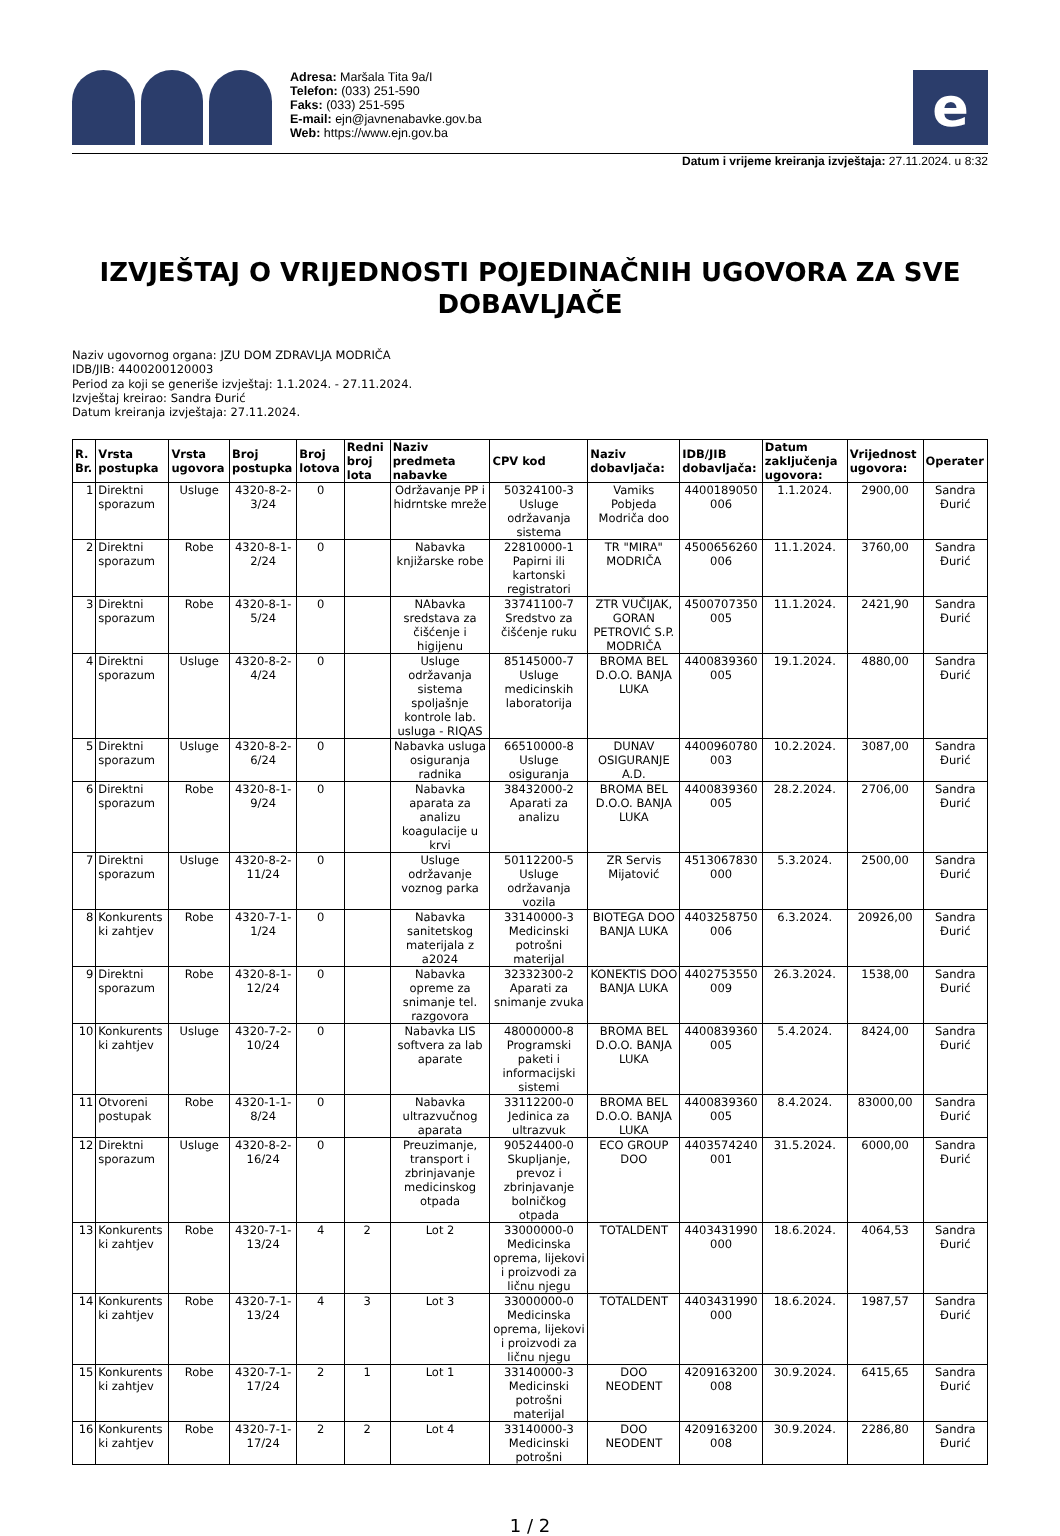Adresa: Maršala Tita 9a/I
Telefon: (033) 251-590
Faks: (033) 251-595
E-mail: ejn@javnenabavke.gov.ba
Web: https://www.ejn.gov.ba
e
Datum i vrijeme kreiranja izvještaja: 27.11.2024. u 8:32
IZVJEŠTAJ O VRIJEDNOSTI POJEDINAČNIH UGOVORA ZA SVE DOBAVLJAČE
Naziv ugovornog organa: JZU DOM ZDRAVLJA MODRIČA
IDB/JIB: 4400200120003
Period za koji se generiše izvještaj: 1.1.2024. - 27.11.2024.
Izvještaj kreirao: Sandra Đurić
Datum kreiranja izvještaja: 27.11.2024.
| R. Br. | Vrsta postupka | Vrsta ugovora | Broj postupka | Broj lotova | Redni broj lota | Naziv predmeta nabavke | CPV kod | Naziv dobavljača: | IDB/JIB dobavljača: | Datum zaključenja ugovora: | Vrijednost ugovora: | Operater |
| --- | --- | --- | --- | --- | --- | --- | --- | --- | --- | --- | --- | --- |
| 1 | Direktni sporazum | Usluge | 4320-8-2-3/24 | 0 | | Održavanje PP i hidrntske mreže | 50324100-3 Usluge održavanja sistema | Vamiks Pobjeda Modriča doo | 4400189050 006 | 1.1.2024. | 2900,00 | Sandra Đurić |
| 2 | Direktni sporazum | Robe | 4320-8-1-2/24 | 0 | | Nabavka knjižarske robe | 22810000-1 Papirni ili kartonski registratori | TR "MIRA" MODRIČA | 4500656260 006 | 11.1.2024. | 3760,00 | Sandra Đurić |
| 3 | Direktni sporazum | Robe | 4320-8-1-5/24 | 0 | | NAbavka sredstava za čišćenje i higijenu | 33741100-7 Sredstvo za čišćenje ruku | ZTR VUČIJAK, GORAN PETROVIĆ S.P. MODRIČA | 4500707350 005 | 11.1.2024. | 2421,90 | Sandra Đurić |
| 4 | Direktni sporazum | Usluge | 4320-8-2-4/24 | 0 | | Usluge održavanja sistema spoljašnje kontrole lab. usluga - RIQAS | 85145000-7 Usluge medicinskih laboratorija | BROMA BEL D.O.O. BANJA LUKA | 4400839360 005 | 19.1.2024. | 4880,00 | Sandra Đurić |
| 5 | Direktni sporazum | Usluge | 4320-8-2-6/24 | 0 | | Nabavka usluga osiguranja radnika | 66510000-8 Usluge osiguranja | DUNAV OSIGURANJE A.D. | 4400960780 003 | 10.2.2024. | 3087,00 | Sandra Đurić |
| 6 | Direktni sporazum | Robe | 4320-8-1-9/24 | 0 | | Nabavka aparata za analizu koagulacije u krvi | 38432000-2 Aparati za analizu | BROMA BEL D.O.O. BANJA LUKA | 4400839360 005 | 28.2.2024. | 2706,00 | Sandra Đurić |
| 7 | Direktni sporazum | Usluge | 4320-8-2-11/24 | 0 | | Usluge održavanje voznog parka | 50112200-5 Usluge održavanja vozila | ZR Servis Mijatović | 4513067830 000 | 5.3.2024. | 2500,00 | Sandra Đurić |
| 8 | Konkurents ki zahtjev | Robe | 4320-7-1-1/24 | 0 | | Nabavka sanitetskog materijala z a2024 | 33140000-3 Medicinski potrošni materijal | BIOTEGA DOO BANJA LUKA | 4403258750 006 | 6.3.2024. | 20926,00 | Sandra Đurić |
| 9 | Direktni sporazum | Robe | 4320-8-1-12/24 | 0 | | Nabavka opreme za snimanje tel. razgovora | 32332300-2 Aparati za snimanje zvuka | KONEKTIS DOO BANJA LUKA | 4402753550 009 | 26.3.2024. | 1538,00 | Sandra Đurić |
| 10 | Konkurents ki zahtjev | Usluge | 4320-7-2-10/24 | 0 | | Nabavka LIS softvera za lab aparate | 48000000-8 Programski paketi i informacijski sistemi | BROMA BEL D.O.O. BANJA LUKA | 4400839360 005 | 5.4.2024. | 8424,00 | Sandra Đurić |
| 11 | Otvoreni postupak | Robe | 4320-1-1-8/24 | 0 | | Nabavka ultrazvučnog aparata | 33112200-0 Jedinica za ultrazvuk | BROMA BEL D.O.O. BANJA LUKA | 4400839360 005 | 8.4.2024. | 83000,00 | Sandra Đurić |
| 12 | Direktni sporazum | Usluge | 4320-8-2-16/24 | 0 | | Preuzimanje, transport i zbrinjavanje medicinskog otpada | 90524400-0 Skupljanje, prevoz i zbrinjavanje bolničkog otpada | ECO GROUP DOO | 4403574240 001 | 31.5.2024. | 6000,00 | Sandra Đurić |
| 13 | Konkurents ki zahtjev | Robe | 4320-7-1-13/24 | 4 | 2 | Lot 2 | 33000000-0 Medicinska oprema, lijekovi i proizvodi za ličnu njegu | TOTALDENT | 4403431990 000 | 18.6.2024. | 4064,53 | Sandra Đurić |
| 14 | Konkurents ki zahtjev | Robe | 4320-7-1-13/24 | 4 | 3 | Lot 3 | 33000000-0 Medicinska oprema, lijekovi i proizvodi za ličnu njegu | TOTALDENT | 4403431990 000 | 18.6.2024. | 1987,57 | Sandra Đurić |
| 15 | Konkurents ki zahtjev | Robe | 4320-7-1-17/24 | 2 | 1 | Lot 1 | 33140000-3 Medicinski potrošni materijal | DOO NEODENT | 4209163200 008 | 30.9.2024. | 6415,65 | Sandra Đurić |
| 16 | Konkurents ki zahtjev | Robe | 4320-7-1-17/24 | 2 | 2 | Lot 4 | 33140000-3 Medicinski potrošni | DOO NEODENT | 4209163200 008 | 30.9.2024. | 2286,80 | Sandra Đurić |
1 / 2